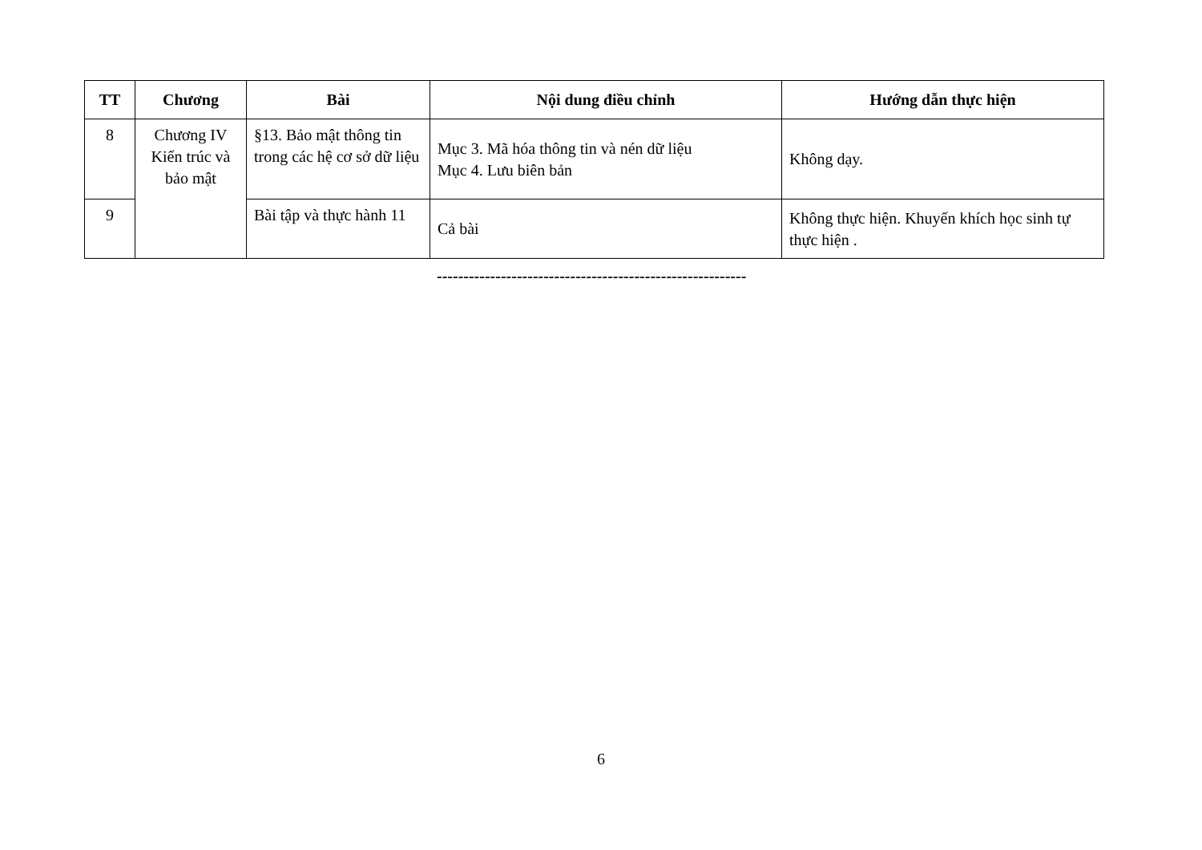| TT | Chương | Bài | Nội dung điều chỉnh | Hướng dẫn thực hiện |
| --- | --- | --- | --- | --- |
| 8 | Chương IV Kiến trúc và bảo mật | §13. Bảo mật thông tin trong các hệ cơ sở dữ liệu | Mục 3. Mã hóa thông tin và nén dữ liệu Mục 4. Lưu biên bản | Không dạy. |
| 9 | | Bài tập và thực hành 11 | Cả bài | Không thực hiện. Khuyến khích học sinh tự thực hiện . |
----------------------------------------------------------
6